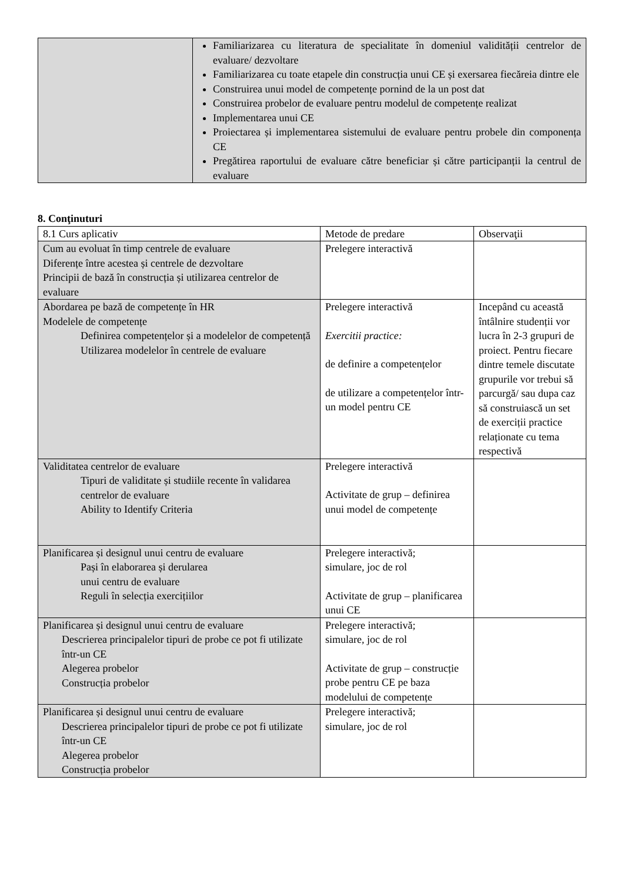| | Familiarizarea cu literatura de specialitate în domeniul validității centrelor de evaluare/ dezvoltare Familiarizarea cu toate etapele din construcția unui CE și exersarea fiecăreia dintre ele Construirea unui model de competențe pornind de la un post dat Construirea probelor de evaluare pentru modelul de competențe realizat Implementarea unui CE Proiectarea și implementarea sistemului de evaluare pentru probele din componența CE Pregătirea raportului de evaluare către beneficiar și către participanții la centrul de evaluare |
8. Conţinuturi
| 8.1 Curs aplicativ | Metode de predare | Observaţii |
| Cum au evoluat în timp centrele de evaluare Diferențe între acestea și centrele de dezvoltare Principii de bază în construcția și utilizarea centrelor de evaluare | Prelegere interactivă | |
| Abordarea pe bază de competențe în HR Modelele de competențe Definirea competențelor și a modelelor de competență Utilizarea modelelor în centrele de evaluare | Prelegere interactivă Exercitii practice: de definire a competențelor de utilizare a competențelor într-un model pentru CE | Incepând cu această întâlnire studenții vor lucra în 2-3 grupuri de proiect. Pentru fiecare dintre temele discutate grupurile vor trebui să parcurgă/ sau dupa caz să construiască un set de exerciții practice relaționate cu tema respectivă |
| Validitatea centrelor de evaluare Tipuri de validitate și studiile recente în validarea centrelor de evaluare Ability to Identify Criteria | Prelegere interactivă Activitate de grup – definirea unui model de competențe | |
| Planificarea și designul unui centru de evaluare Pași în elaborarea și derularea unui centru de evaluare Reguli în selecția exercițiilor | Prelegere interactivă; simulare, joc de rol Activitate de grup – planificarea unui CE | |
| Planificarea și designul unui centru de evaluare Descrierea principalelor tipuri de probe ce pot fi utilizate într-un CE Alegerea probelor Construcția probelor | Prelegere interactivă; simulare, joc de rol Activitate de grup – construcție probe pentru CE pe baza modelului de competențe | |
| Planificarea și designul unui centru de evaluare Descrierea principalelor tipuri de probe ce pot fi utilizate într-un CE Alegerea probelor Construcția probelor | Prelegere interactivă; simulare, joc de rol | |